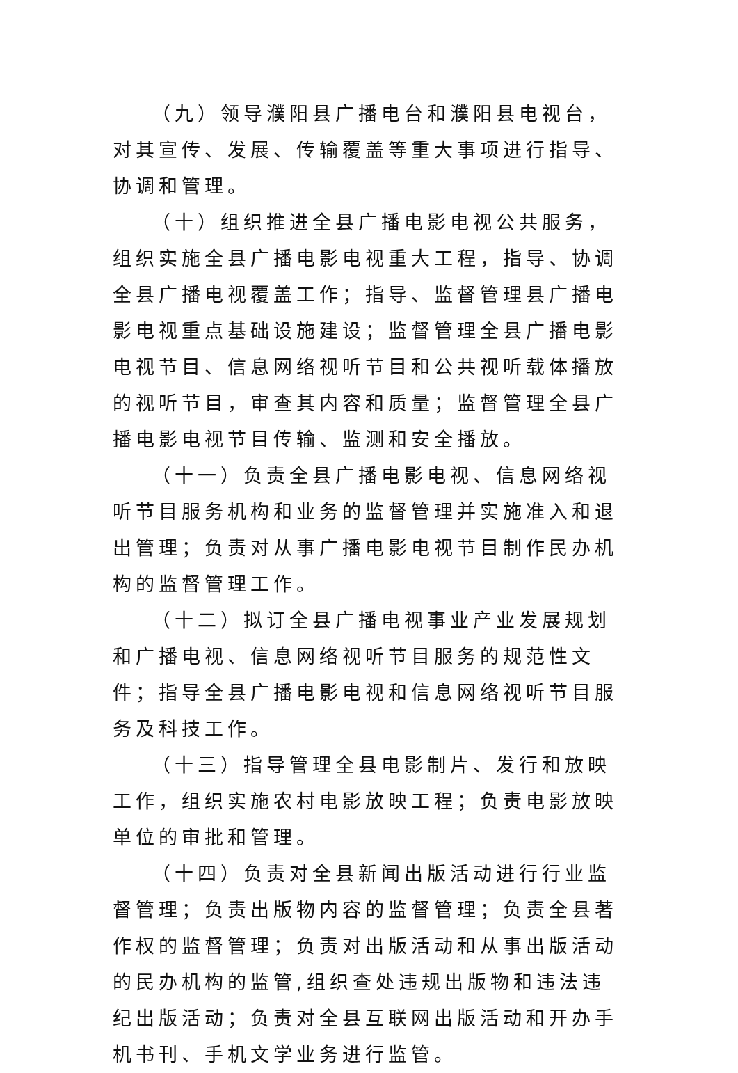（九）领导濮阳县广播电台和濮阳县电视台，对其宣传、发展、传输覆盖等重大事项进行指导、协调和管理。
（十）组织推进全县广播电影电视公共服务，组织实施全县广播电影电视重大工程，指导、协调全县广播电视覆盖工作；指导、监督管理县广播电影电视重点基础设施建设；监督管理全县广播电影电视节目、信息网络视听节目和公共视听载体播放的视听节目，审查其内容和质量；监督管理全县广播电影电视节目传输、监测和安全播放。
（十一）负责全县广播电影电视、信息网络视听节目服务机构和业务的监督管理并实施准入和退出管理；负责对从事广播电影电视节目制作民办机构的监督管理工作。
（十二）拟订全县广播电视事业产业发展规划和广播电视、信息网络视听节目服务的规范性文件；指导全县广播电影电视和信息网络视听节目服务及科技工作。
（十三）指导管理全县电影制片、发行和放映工作，组织实施农村电影放映工程；负责电影放映单位的审批和管理。
（十四）负责对全县新闻出版活动进行行业监督管理；负责出版物内容的监督管理；负责全县著作权的监督管理；负责对出版活动和从事出版活动的民办机构的监管,组织查处违规出版物和违法违纪出版活动；负责对全县互联网出版活动和开办手机书刊、手机文学业务进行监管。